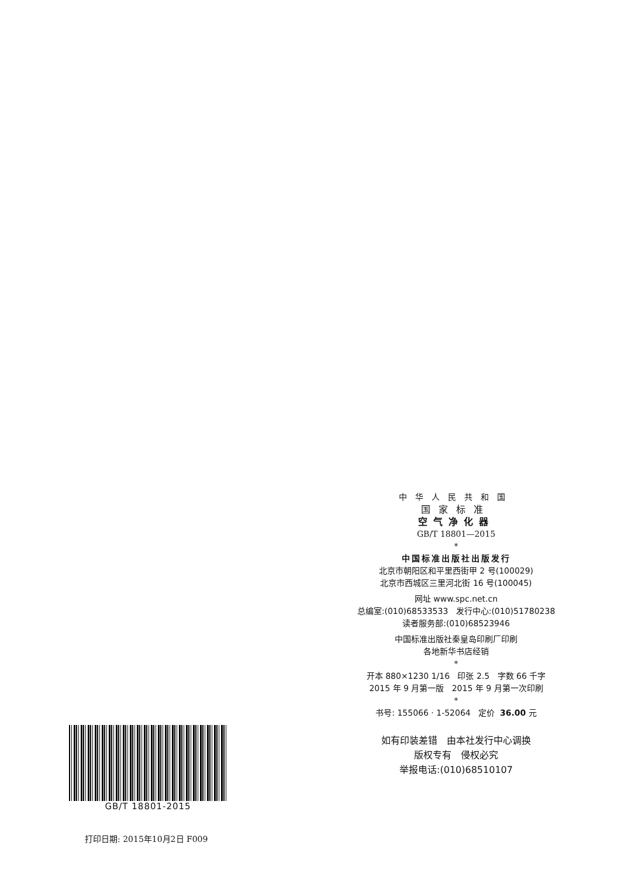中华人民共和国
国家标准
空气净化器
GB/T 18801—2015
*
中国标准出版社出版发行
北京市朝阳区和平里西街甲 2 号(100029)
北京市西城区三里河北街 16 号(100045)
网址 www.spc.net.cn
总编室:(010)68533533 发行中心:(010)51780238
读者服务部:(010)68523946
中国标准出版社秦皇岛印刷厂印刷
各地新华书店经销
*
开本 880×1230 1/16 印张 2.5 字数 66 千字
2015 年 9 月第一版 2015 年 9 月第一次印刷
*
书号: 155066 · 1-52064 定价 36.00 元
如有印装差错 由本社发行中心调换
版权专有 侵权必究
举报电话:(010)68510107
GB/T 18801-2015
打印日期: 2015年10月2日 F009